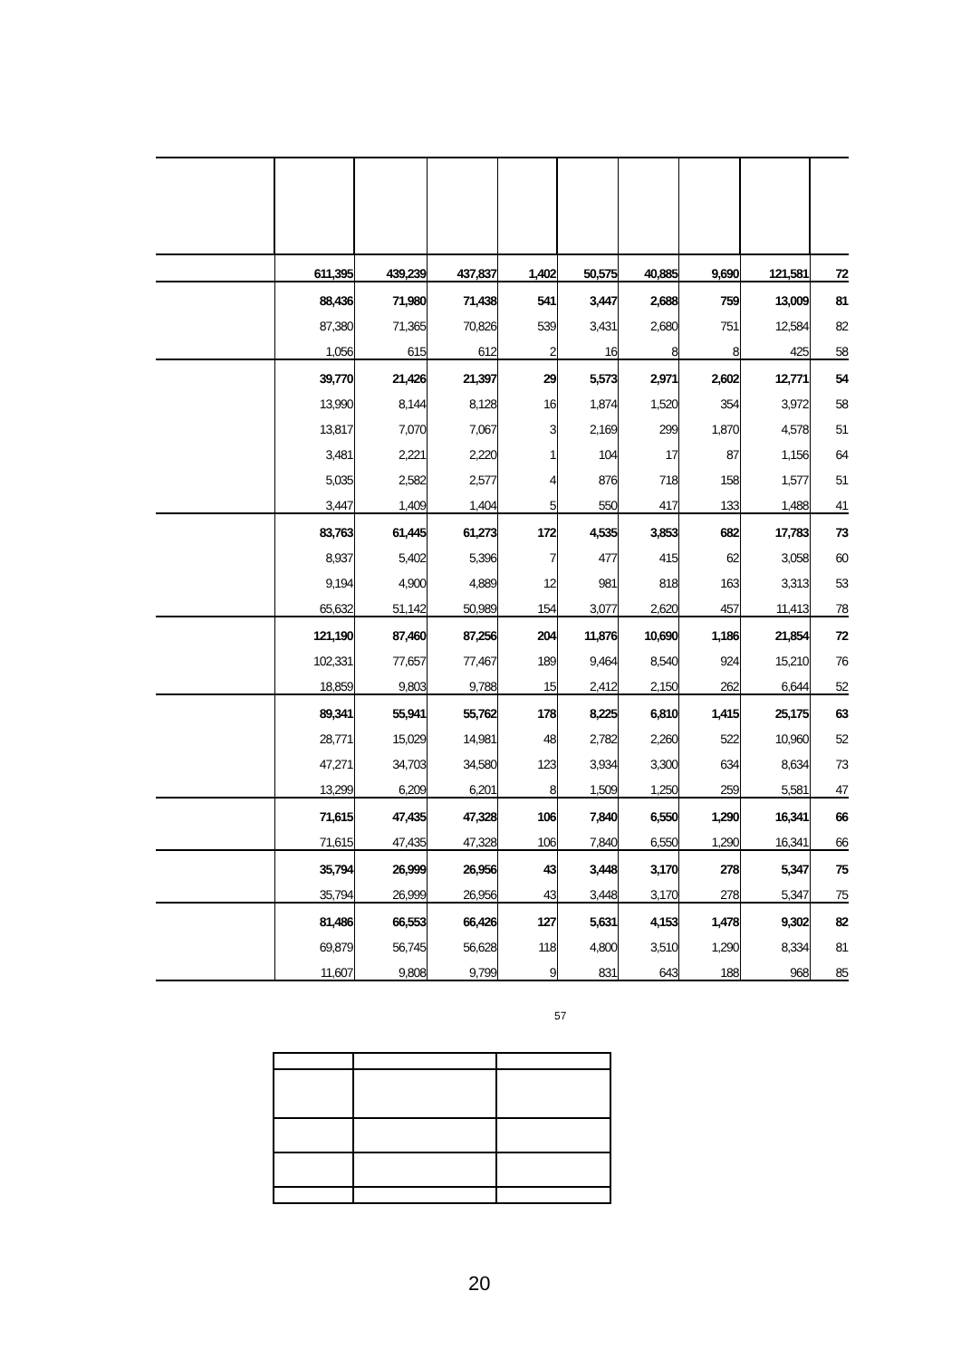| | 611,395 | 439,239 | 437,837 | 1,402 | 50,575 | 40,885 | 9,690 | 121,581 | 72 |
| | 88,436 | 71,980 | 71,438 | 541 | 3,447 | 2,688 | 759 | 13,009 | 81 |
| | 87,380 | 71,365 | 70,826 | 539 | 3,431 | 2,680 | 751 | 12,584 | 82 |
| | 1,056 | 615 | 612 | 2 | 16 | 8 | 8 | 425 | 58 |
| | 39,770 | 21,426 | 21,397 | 29 | 5,573 | 2,971 | 2,602 | 12,771 | 54 |
| | 13,990 | 8,144 | 8,128 | 16 | 1,874 | 1,520 | 354 | 3,972 | 58 |
| | 13,817 | 7,070 | 7,067 | 3 | 2,169 | 299 | 1,870 | 4,578 | 51 |
| | 3,481 | 2,221 | 2,220 | 1 | 104 | 17 | 87 | 1,156 | 64 |
| | 5,035 | 2,582 | 2,577 | 4 | 876 | 718 | 158 | 1,577 | 51 |
| | 3,447 | 1,409 | 1,404 | 5 | 550 | 417 | 133 | 1,488 | 41 |
| | 83,763 | 61,445 | 61,273 | 172 | 4,535 | 3,853 | 682 | 17,783 | 73 |
| | 8,937 | 5,402 | 5,396 | 7 | 477 | 415 | 62 | 3,058 | 60 |
| | 9,194 | 4,900 | 4,889 | 12 | 981 | 818 | 163 | 3,313 | 53 |
| | 65,632 | 51,142 | 50,989 | 154 | 3,077 | 2,620 | 457 | 11,413 | 78 |
| | 121,190 | 87,460 | 87,256 | 204 | 11,876 | 10,690 | 1,186 | 21,854 | 72 |
| | 102,331 | 77,657 | 77,467 | 189 | 9,464 | 8,540 | 924 | 15,210 | 76 |
| | 18,859 | 9,803 | 9,788 | 15 | 2,412 | 2,150 | 262 | 6,644 | 52 |
| | 89,341 | 55,941 | 55,762 | 178 | 8,225 | 6,810 | 1,415 | 25,175 | 63 |
| | 28,771 | 15,029 | 14,981 | 48 | 2,782 | 2,260 | 522 | 10,960 | 52 |
| | 47,271 | 34,703 | 34,580 | 123 | 3,934 | 3,300 | 634 | 8,634 | 73 |
| | 13,299 | 6,209 | 6,201 | 8 | 1,509 | 1,250 | 259 | 5,581 | 47 |
| | 71,615 | 47,435 | 47,328 | 106 | 7,840 | 6,550 | 1,290 | 16,341 | 66 |
| | 71,615 | 47,435 | 47,328 | 106 | 7,840 | 6,550 | 1,290 | 16,341 | 66 |
| | 35,794 | 26,999 | 26,956 | 43 | 3,448 | 3,170 | 278 | 5,347 | 75 |
| | 35,794 | 26,999 | 26,956 | 43 | 3,448 | 3,170 | 278 | 5,347 | 75 |
| | 81,486 | 66,553 | 66,426 | 127 | 5,631 | 4,153 | 1,478 | 9,302 | 82 |
| | 69,879 | 56,745 | 56,628 | 118 | 4,800 | 3,510 | 1,290 | 8,334 | 81 |
| | 11,607 | 9,808 | 9,799 | 9 | 831 | 643 | 188 | 968 | 85 |
57
20